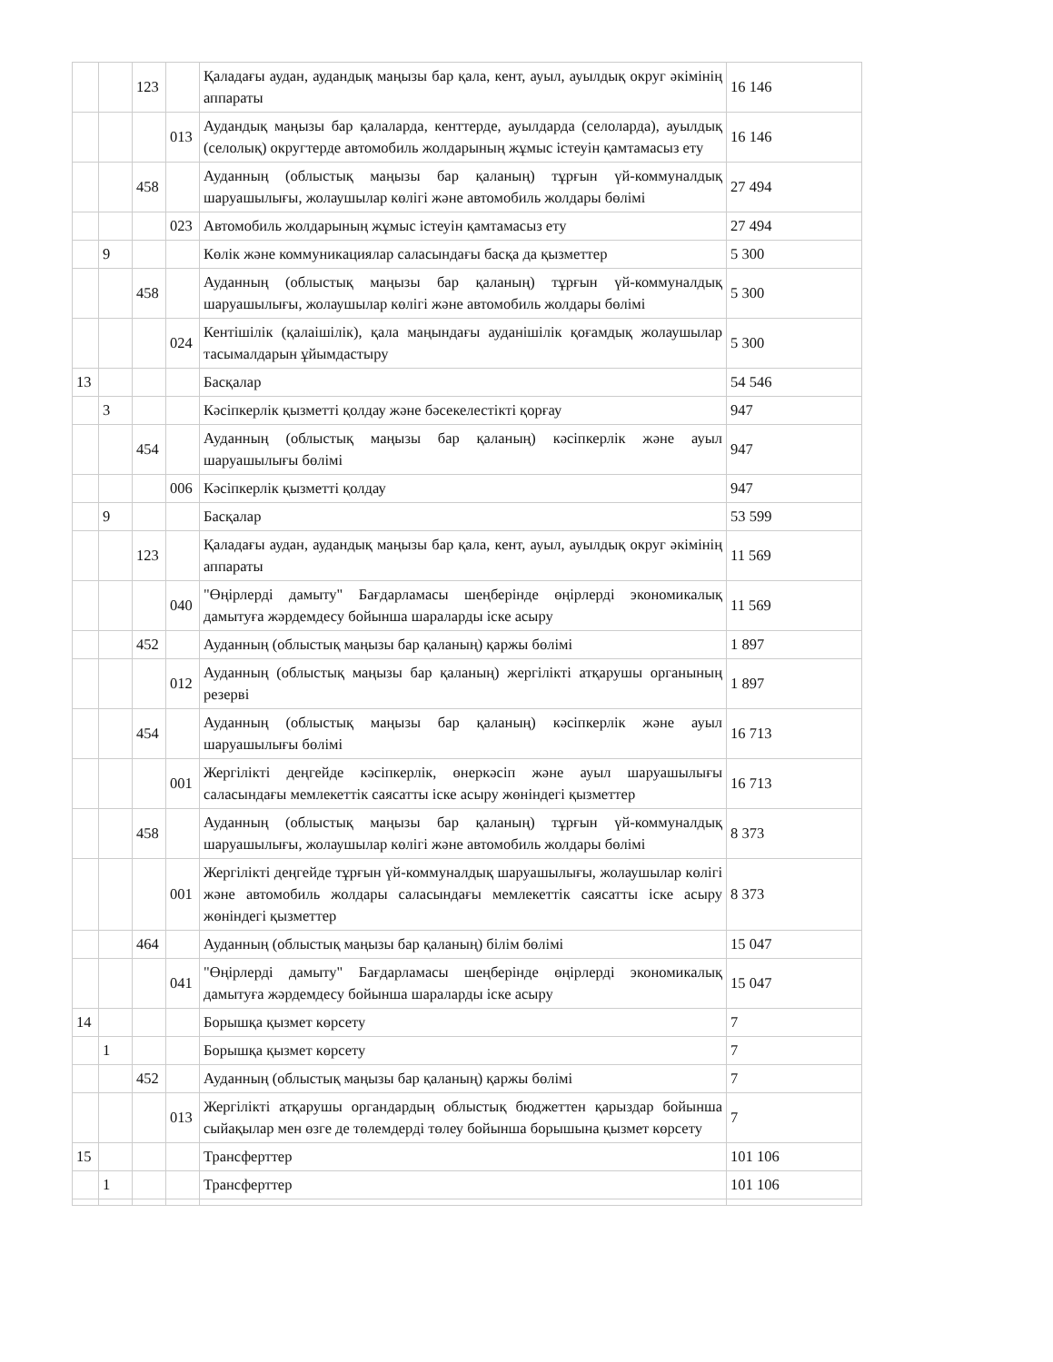| | | 123 | | Қаладағы аудан, аудандық маңызы бар қала, кент, ауыл, ауылдық округ әкімінің аппараты | 16 146 |
| | | | 013 | Аудандық маңызы бар қалаларда, кенттерде, ауылдарда (селоларда), ауылдық (селолық) округтерде автомобиль жолдарының жұмыс істеуін қамтамасыз ету | 16 146 |
| | | 458 | | Ауданның (облыстық маңызы бар қаланың) тұрғын үй-коммуналдық шаруашылығы, жолаушылар көлігі және автомобиль жолдары бөлімі | 27 494 |
| | | | 023 | Автомобиль жолдарының жұмыс істеуін қамтамасыз ету | 27 494 |
| | 9 | | | Көлік және коммуникациялар саласындағы басқа да қызметтер | 5 300 |
| | | 458 | | Ауданның (облыстық маңызы бар қаланың) тұрғын үй-коммуналдық шаруашылығы, жолаушылар көлігі және автомобиль жолдары бөлімі | 5 300 |
| | | | 024 | Кентішілік (қалаішілік), қала маңындағы ауданішілік қоғамдық жолаушылар тасымалдарын ұйымдастыру | 5 300 |
| 13 | | | | Басқалар | 54 546 |
| | 3 | | | Кәсіпкерлік қызметті қолдау және бәсекелестікті қорғау | 947 |
| | | 454 | | Ауданның (облыстық маңызы бар қаланың) кәсіпкерлік және ауыл шаруашылығы бөлімі | 947 |
| | | | 006 | Кәсіпкерлік қызметті қолдау | 947 |
| | 9 | | | Басқалар | 53 599 |
| | | 123 | | Қаладағы аудан, аудандық маңызы бар қала, кент, ауыл, ауылдық округ әкімінің аппараты | 11 569 |
| | | | 040 | "Өңірлерді дамыту" Бағдарламасы шеңберінде өңірлерді экономикалық дамытуға жәрдемдесу бойынша шараларды іске асыру | 11 569 |
| | | 452 | | Ауданның (облыстық маңызы бар қаланың) қаржы бөлімі | 1 897 |
| | | | 012 | Ауданның (облыстық маңызы бар қаланың) жергілікті атқарушы органының резерві | 1 897 |
| | | 454 | | Ауданның (облыстық маңызы бар қаланың) кәсіпкерлік және ауыл шаруашылығы бөлімі | 16 713 |
| | | | 001 | Жергілікті деңгейде кәсіпкерлік, өнеркәсіп және ауыл шаруашылығы саласындағы мемлекеттік саясатты іске асыру жөніндегі қызметтер | 16 713 |
| | | 458 | | Ауданның (облыстық маңызы бар қаланың) тұрғын үй-коммуналдық шаруашылығы, жолаушылар көлігі және автомобиль жолдары бөлімі | 8 373 |
| | | | 001 | Жергілікті деңгейде тұрғын үй-коммуналдық шаруашылығы, жолаушылар көлігі және автомобиль жолдары саласындағы мемлекеттік саясатты іске асыру жөніндегі қызметтер | 8 373 |
| | | 464 | | Ауданның (облыстық маңызы бар қаланың) білім бөлімі | 15 047 |
| | | | 041 | "Өңірлерді дамыту" Бағдарламасы шеңберінде өңірлерді экономикалық дамытуға жәрдемдесу бойынша шараларды іске асыру | 15 047 |
| 14 | | | | Борышқа қызмет көрсету | 7 |
| | 1 | | | Борышқа қызмет көрсету | 7 |
| | | 452 | | Ауданның (облыстық маңызы бар қаланың) қаржы бөлімі | 7 |
| | | | 013 | Жергілікті атқарушы органдардың облыстық бюджеттен қарыздар бойынша сыйақылар мен өзге де төлемдерді төлеу бойынша борышына қызмет көрсету | 7 |
| 15 | | | | Трансферттер | 101 106 |
| | 1 | | | Трансферттер | 101 106 |